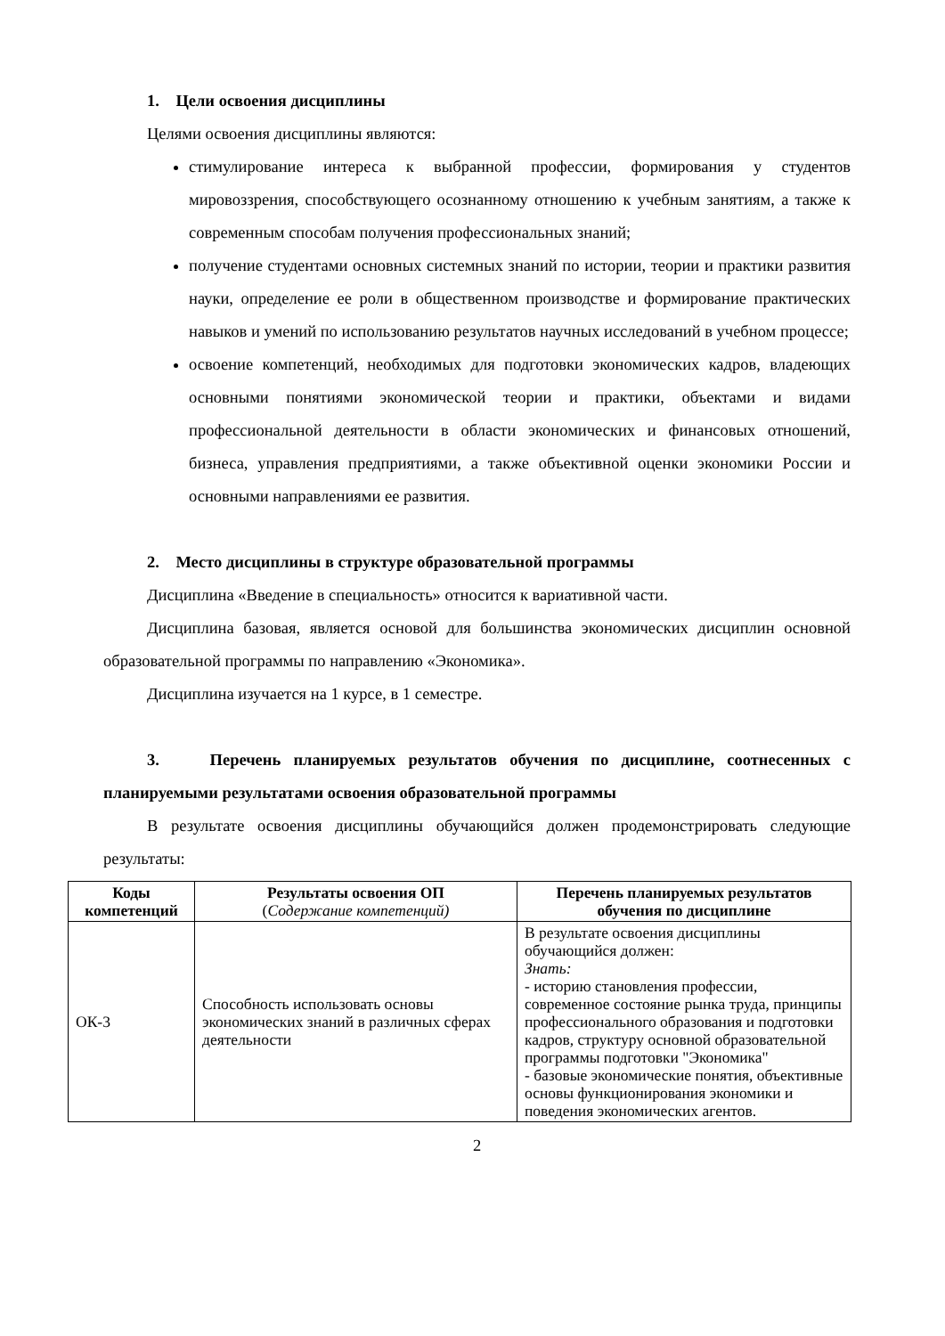1. Цели освоения дисциплины
Целями освоения дисциплины являются:
стимулирование интереса к выбранной профессии, формирования у студентов мировоззрения, способствующего осознанному отношению к учебным занятиям, а также к современным способам получения профессиональных знаний;
получение студентами основных системных знаний по истории, теории и практики развития науки, определение ее роли в общественном производстве и формирование практических навыков и умений по использованию результатов научных исследований в учебном процессе;
освоение компетенций, необходимых для подготовки экономических кадров, владеющих основными понятиями экономической теории и практики, объектами и видами профессиональной деятельности в области экономических и финансовых отношений, бизнеса, управления предприятиями, а также объективной оценки экономики России и основными направлениями ее развития.
2. Место дисциплины в структуре образовательной программы
Дисциплина «Введение в специальность» относится к вариативной части.
Дисциплина базовая, является основой для большинства экономических дисциплин основной образовательной программы по направлению «Экономика».
Дисциплина изучается на 1 курсе, в 1 семестре.
3. Перечень планируемых результатов обучения по дисциплине, соотнесенных с планируемыми результатами освоения образовательной программы
В результате освоения дисциплины обучающийся должен продемонстрировать следующие результаты:
| Коды компетенций | Результаты освоения ОП ( Содержание компетенций) | Перечень планируемых результатов обучения по дисциплине |
| --- | --- | --- |
| ОК-3 | Способность использовать основы экономических знаний в различных сферах деятельности | В результате освоения дисциплины обучающийся должен: Знать: - историю становления профессии, современное состояние рынка труда, принципы профессионального образования и подготовки кадров, структуру основной образовательной программы подготовки "Экономика" - базовые экономические понятия, объективные основы функционирования экономики и поведения экономических агентов. |
2